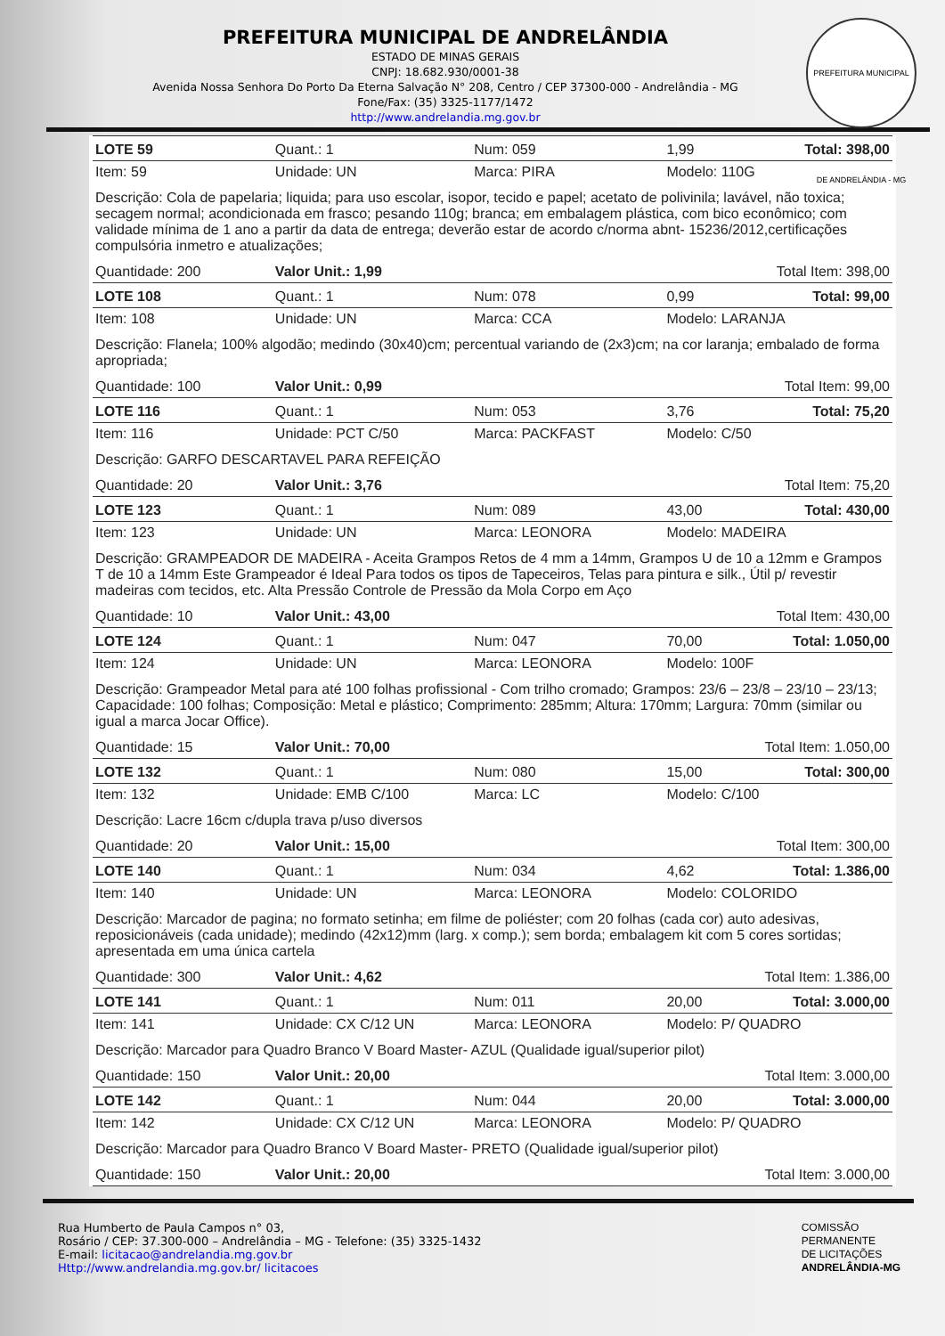PREFEITURA MUNICIPAL DE ANDRELÂNDIA - MG
PREFEITURA MUNICIPAL DE ANDRELÂNDIA
ESTADO DE MINAS GERAIS
CNPJ: 18.682.930/0001-38
Avenida Nossa Senhora Do Porto Da Eterna Salvação N° 208, Centro / CEP 37300-000 - Andrelândia - MG
Fone/Fax: (35) 3325-1177/1472
http://www.andrelandia.mg.gov.br
| LOTE 59 | Quant.: 1 | Num: 059 | 1,99 | Total: 398,00 |
| Item: 59 | Unidade: UN | Marca: PIRA | Modelo: 110G | |
| Descrição: Cola de papelaria; liquida; para uso escolar, isopor, tecido e papel; acetato de polivinila; lavável, não toxica; secagem normal; acondicionada em frasco; pesando 110g; branca; em embalagem plástica, com bico econômico; com validade mínima de 1 ano a partir da data de entrega; deverão estar de acordo c/norma abnt- 15236/2012,certificações compulsória inmetro e atualizações; | | | | |
| Quantidade: 200 | Valor Unit.: 1,99 | | Total Item: 398,00 | |
| LOTE 108 | Quant.: 1 | Num: 078 | 0,99 | Total: 99,00 |
| Item: 108 | Unidade: UN | Marca: CCA | Modelo: LARANJA | |
| Descrição: Flanela; 100% algodão; medindo (30x40)cm; percentual variando de (2x3)cm; na cor laranja; embalado de forma apropriada; | | | | |
| Quantidade: 100 | Valor Unit.: 0,99 | | Total Item: 99,00 | |
| LOTE 116 | Quant.: 1 | Num: 053 | 3,76 | Total: 75,20 |
| Item: 116 | Unidade: PCT C/50 | Marca: PACKFAST | Modelo: C/50 | |
| Descrição: GARFO DESCARTAVEL PARA REFEIÇÃO | | | | |
| Quantidade: 20 | Valor Unit.: 3,76 | | Total Item: 75,20 | |
| LOTE 123 | Quant.: 1 | Num: 089 | 43,00 | Total: 430,00 |
| Item: 123 | Unidade: UN | Marca: LEONORA | Modelo: MADEIRA | |
| Descrição: GRAMPEADOR DE MADEIRA - Aceita Grampos Retos de 4 mm a 14mm, Grampos U de 10 a 12mm e Grampos T de 10 a 14mm Este Grampeador é Ideal Para todos os tipos de Tapeceiros, Telas para pintura e silk., Útil p/ revestir madeiras com tecidos, etc. Alta Pressão Controle de Pressão da Mola Corpo em Aço | | | | |
| Quantidade: 10 | Valor Unit.: 43,00 | | Total Item: 430,00 | |
| LOTE 124 | Quant.: 1 | Num: 047 | 70,00 | Total: 1.050,00 |
| Item: 124 | Unidade: UN | Marca: LEONORA | Modelo: 100F | |
| Descrição: Grampeador Metal para até 100 folhas profissional - Com trilho cromado; Grampos: 23/6 – 23/8 – 23/10 – 23/13; Capacidade: 100 folhas; Composição: Metal e plástico; Comprimento: 285mm; Altura: 170mm; Largura: 70mm (similar ou igual a marca Jocar Office). | | | | |
| Quantidade: 15 | Valor Unit.: 70,00 | | Total Item: 1.050,00 | |
| LOTE 132 | Quant.: 1 | Num: 080 | 15,00 | Total: 300,00 |
| Item: 132 | Unidade: EMB C/100 | Marca: LC | Modelo: C/100 | |
| Descrição: Lacre 16cm c/dupla trava p/uso diversos | | | | |
| Quantidade: 20 | Valor Unit.: 15,00 | | Total Item: 300,00 | |
| LOTE 140 | Quant.: 1 | Num: 034 | 4,62 | Total: 1.386,00 |
| Item: 140 | Unidade: UN | Marca: LEONORA | Modelo: COLORIDO | |
| Descrição: Marcador de pagina; no formato setinha; em filme de poliéster; com 20 folhas (cada cor) auto adesivas, reposicionáveis (cada unidade); medindo (42x12)mm (larg. x comp.); sem borda; embalagem kit com 5 cores sortidas; apresentada em uma única cartela | | | | |
| Quantidade: 300 | Valor Unit.: 4,62 | | Total Item: 1.386,00 | |
| LOTE 141 | Quant.: 1 | Num: 011 | 20,00 | Total: 3.000,00 |
| Item: 141 | Unidade: CX C/12 UN | Marca: LEONORA | Modelo: P/ QUADRO | |
| Descrição: Marcador para Quadro Branco V Board Master- AZUL (Qualidade igual/superior pilot) | | | | |
| Quantidade: 150 | Valor Unit.: 20,00 | | Total Item: 3.000,00 | |
| LOTE 142 | Quant.: 1 | Num: 044 | 20,00 | Total: 3.000,00 |
| Item: 142 | Unidade: CX C/12 UN | Marca: LEONORA | Modelo: P/ QUADRO | |
| Descrição: Marcador para Quadro Branco V Board Master- PRETO (Qualidade igual/superior pilot) | | | | |
| Quantidade: 150 | Valor Unit.: 20,00 | | Total Item: 3.000,00 | |
Rua Humberto de Paula Campos n° 03,
Rosário / CEP: 37.300-000 – Andrelândia – MG - Telefone: (35) 3325-1432
E-mail: licitacao@andrelandia.mg.gov.br
Http://www.andrelandia.mg.gov.br/ licitacoes
COMISSÃO
PERMANENTE
DE LICITAÇÕES
ANDRELÂNDIA-MG